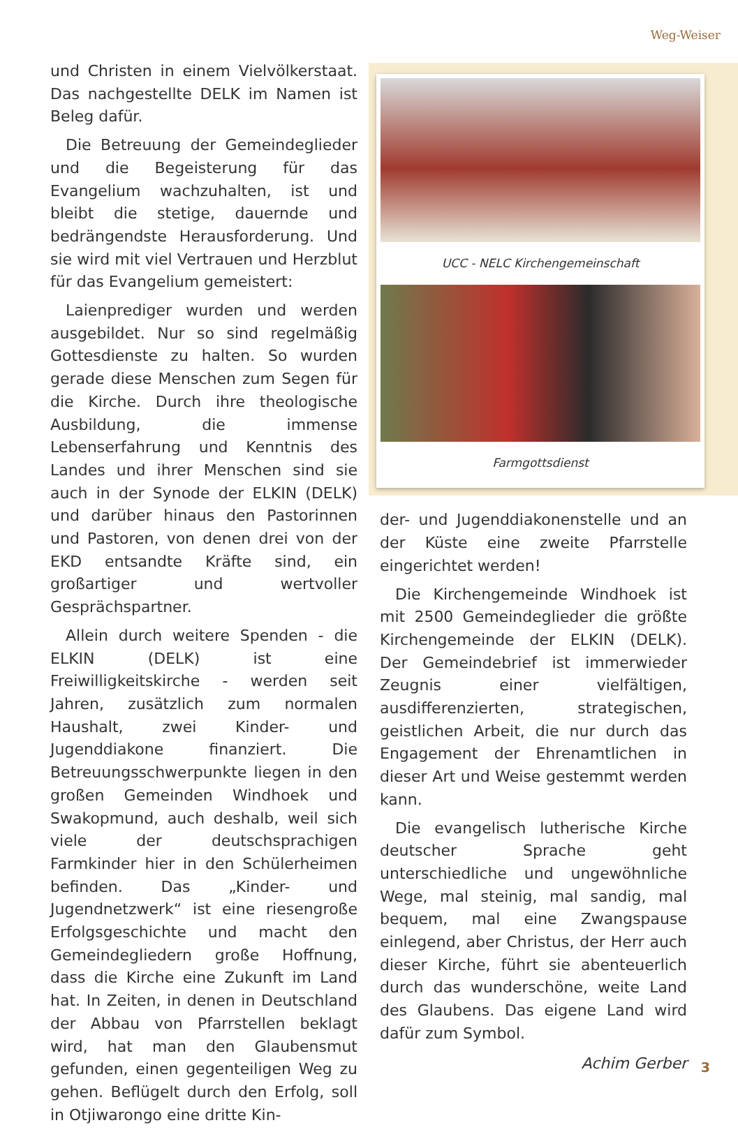Weg-Weiser
und Christen in einem Vielvölkerstaat. Das nachgestellte DELK im Namen ist Beleg dafür.
Die Betreuung der Gemeindeglieder und die Begeisterung für das Evangelium wachzuhalten, ist und bleibt die stetige, dauernde und bedrängendste Herausforderung. Und sie wird mit viel Vertrauen und Herzblut für das Evangelium gemeistert:
Laienprediger wurden und werden ausgebildet. Nur so sind regelmäßig Gottesdienste zu halten. So wurden gerade diese Menschen zum Segen für die Kirche. Durch ihre theologische Ausbildung, die immense Lebenserfahrung und Kenntnis des Landes und ihrer Menschen sind sie auch in der Synode der ELKIN (DELK) und darüber hinaus den Pastorinnen und Pastoren, von denen drei von der EKD entsandte Kräfte sind, ein großartiger und wertvoller Gesprächspartner.
Allein durch weitere Spenden - die ELKIN (DELK) ist eine Freiwilligkeitskirche - werden seit Jahren, zusätzlich zum normalen Haushalt, zwei Kinder- und Jugenddiakone finanziert. Die Betreuungsschwerpunkte liegen in den großen Gemeinden Windhoek und Swakopmund, auch deshalb, weil sich viele der deutschsprachigen Farmkinder hier in den Schülerheimen befinden. Das „Kinder- und Jugendnetzwerk“ ist eine riesengroße Erfolgsgeschichte und macht den Gemeindegliedern große Hoffnung, dass die Kirche eine Zukunft im Land hat. In Zeiten, in denen in Deutschland der Abbau von Pfarrstellen beklagt wird, hat man den Glaubensmut gefunden, einen gegenteiligen Weg zu gehen. Beflügelt durch den Erfolg, soll in Otjiwarongo eine dritte Kin-
UCC - NELC Kirchengemeinschaft
Farmgottsdienst
der- und Jugenddiakonenstelle und an der Küste eine zweite Pfarrstelle eingerichtet werden!
Die Kirchengemeinde Windhoek ist mit 2500 Gemeindeglieder die größte Kirchengemeinde der ELKIN (DELK). Der Gemeindebrief ist immerwieder Zeugnis einer vielfältigen, ausdifferenzierten, strategischen, geistlichen Arbeit, die nur durch das Engagement der Ehrenamtlichen in dieser Art und Weise gestemmt werden kann.
Die evangelisch lutherische Kirche deutscher Sprache geht unterschiedliche und ungewöhnliche Wege, mal steinig, mal sandig, mal bequem, mal eine Zwangspause einlegend, aber Christus, der Herr auch dieser Kirche, führt sie abenteuerlich durch das wunderschöne, weite Land des Glaubens. Das eigene Land wird dafür zum Symbol.
Achim Gerber
3